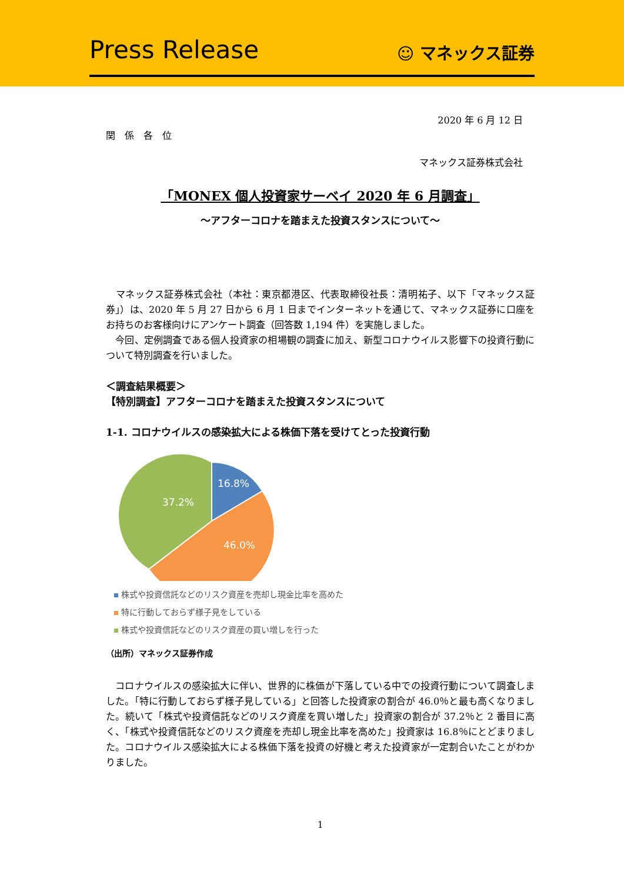Press Release
☺ マネックス証券
2020 年 6 月 12 日
関　係　各　位
マネックス証券株式会社
「MONEX 個人投資家サーベイ 2020 年 6 月調査」
～アフターコロナを踏まえた投資スタンスについて～
　マネックス証券株式会社（本社：東京都港区、代表取締役社長：清明祐子、以下「マネックス証券」）は、2020 年 5 月 27 日から 6 月 1 日までインターネットを通じて、マネックス証券に口座をお持ちのお客様向けにアンケート調査（回答数 1,194 件）を実施しました。
　今回、定例調査である個人投資家の相場観の調査に加え、新型コロナウイルス影響下の投資行動について特別調査を行いました。
＜調査結果概要＞
【特別調査】アフターコロナを踏まえた投資スタンスについて
1-1. コロナウイルスの感染拡大による株価下落を受けてとった投資行動
16.8%
46.0%
37.2%
株式や投資信託などのリスク資産を売却し現金比率を高めた
特に行動しておらず様子見をしている
株式や投資信託などのリスク資産の買い増しを行った
（出所）マネックス証券作成
　コロナウイルスの感染拡大に伴い、世界的に株価が下落している中での投資行動について調査しました。「特に行動しておらず様子見している」と回答した投資家の割合が 46.0％と最も高くなりました。続いて「株式や投資信託などのリスク資産を買い増した」投資家の割合が 37.2％と 2 番目に高く、「株式や投資信託などのリスク資産を売却し現金比率を高めた」投資家は 16.8％にとどまりました。コロナウイルス感染拡大による株価下落を投資の好機と考えた投資家が一定割合いたことがわかりました。
1